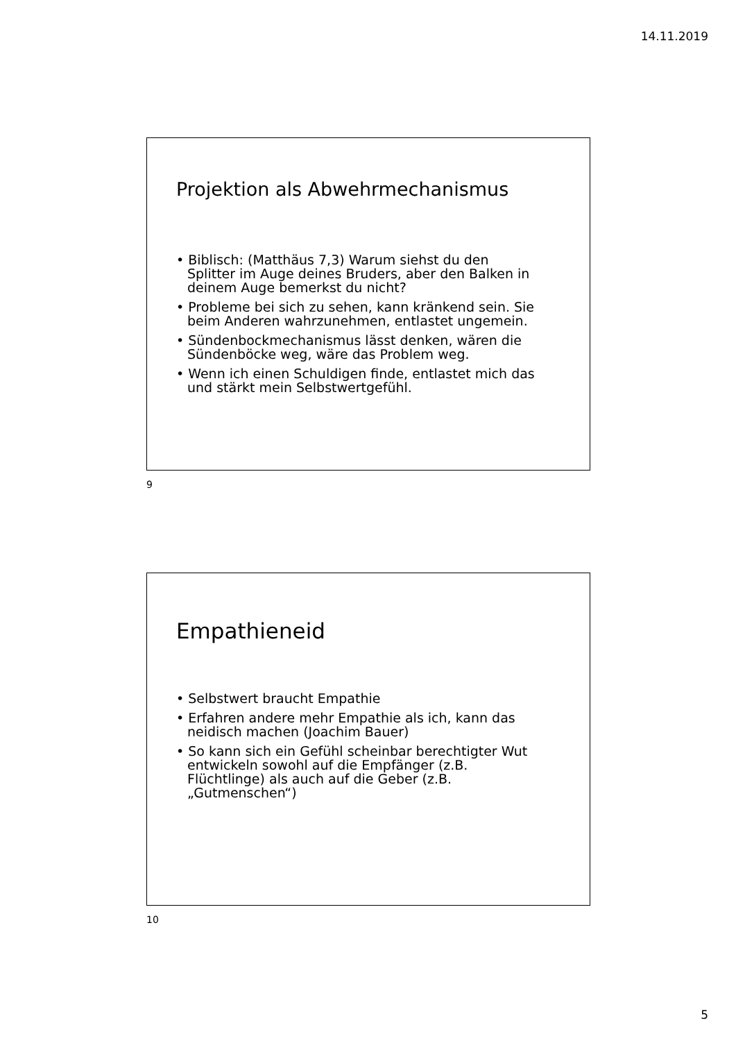14.11.2019
Projektion als Abwehrmechanismus
• Biblisch: (Matthäus 7,3) Warum siehst du den Splitter im Auge deines Bruders, aber den Balken in deinem Auge bemerkst du nicht?
• Probleme bei sich zu sehen, kann kränkend sein. Sie beim Anderen wahrzunehmen, entlastet ungemein.
• Sündenbockmechanismus lässt denken, wären die Sündenböcke weg, wäre das Problem weg.
• Wenn ich einen Schuldigen finde, entlastet mich das und stärkt mein Selbstwertgefühl.
9
Empathieneid
• Selbstwert braucht Empathie
• Erfahren andere mehr Empathie als ich, kann das neidisch machen (Joachim Bauer)
• So kann sich ein Gefühl scheinbar berechtigter Wut entwickeln sowohl auf die Empfänger (z.B. Flüchtlinge) als auch auf die Geber (z.B. „Gutmenschen“)
10
5